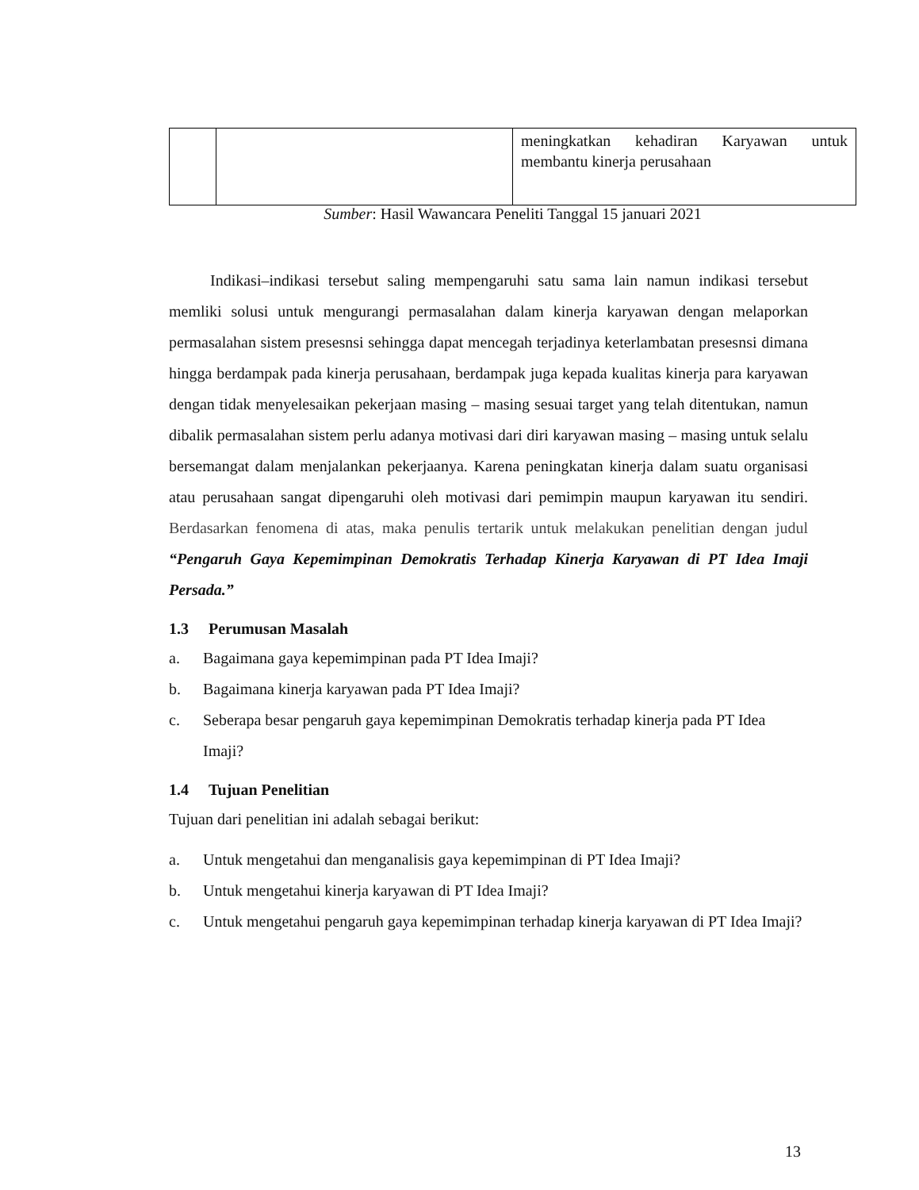| | | meningkatkan kehadiran Karyawan untuk membantu kinerja perusahaan |
Sumber: Hasil Wawancara Peneliti Tanggal 15 januari 2021
Indikasi–indikasi tersebut saling mempengaruhi satu sama lain namun indikasi tersebut memliki solusi untuk mengurangi permasalahan dalam kinerja karyawan dengan melaporkan permasalahan sistem presesnsi sehingga dapat mencegah terjadinya keterlambatan presesnsi dimana hingga berdampak pada kinerja perusahaan, berdampak juga kepada kualitas kinerja para karyawan dengan tidak menyelesaikan pekerjaan masing – masing sesuai target yang telah ditentukan, namun dibalik permasalahan sistem perlu adanya motivasi dari diri karyawan masing – masing untuk selalu bersemangat dalam menjalankan pekerjaanya. Karena peningkatan kinerja dalam suatu organisasi atau perusahaan sangat dipengaruhi oleh motivasi dari pemimpin maupun karyawan itu sendiri. Berdasarkan fenomena di atas, maka penulis tertarik untuk melakukan penelitian dengan judul “Pengaruh Gaya Kepemimpinan Demokratis Terhadap Kinerja Karyawan di PT Idea Imaji Persada.”
1.3 Perumusan Masalah
a. Bagaimana gaya kepemimpinan pada PT Idea Imaji?
b. Bagaimana kinerja karyawan pada PT Idea Imaji?
c. Seberapa besar pengaruh gaya kepemimpinan Demokratis terhadap kinerja pada PT Idea Imaji?
1.4 Tujuan Penelitian
Tujuan dari penelitian ini adalah sebagai berikut:
a. Untuk mengetahui dan menganalisis gaya kepemimpinan di PT Idea Imaji?
b. Untuk mengetahui kinerja karyawan di PT Idea Imaji?
c. Untuk mengetahui pengaruh gaya kepemimpinan terhadap kinerja karyawan di PT Idea Imaji?
13